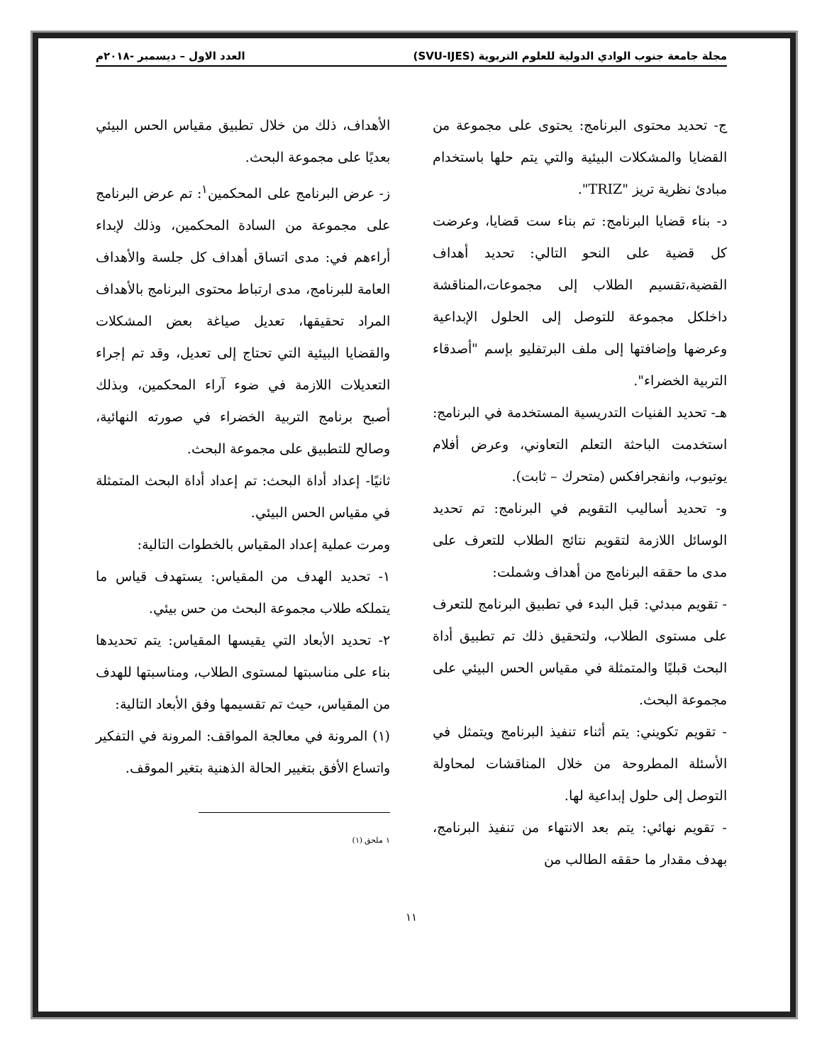مجلة جامعة جنوب الوادي الدولية للعلوم التربوية (SVU-IJES) العدد الاول – ديسمبر -٢٠١٨م
ج- تحديد محتوى البرنامج: يحتوى على مجموعة من القضايا والمشكلات البيئية والتي يتم حلها باستخدام مبادئ نظرية تريز "TRIZ".
د- بناء قضايا البرنامج: تم بناء ست قضايا، وعرضت كل قضية على النحو التالي: تحديد أهداف القضية،تقسيم الطلاب إلى مجموعات،المناقشة داخلكل مجموعة للتوصل إلى الحلول الإبداعية وعرضها وإضافتها إلى ملف البرتفليو بإسم "أصدقاء التربية الخضراء".
هـ- تحديد الفنيات التدريسية المستخدمة في البرنامج: استخدمت الباحثة التعلم التعاوني، وعرض أفلام يوتيوب، وانفجرافكس (متحرك – ثابت).
و- تحديد أساليب التقويم في البرنامج: تم تحديد الوسائل اللازمة لتقويم نتائج الطلاب للتعرف على مدى ما حققه البرنامج من أهداف وشملت:
- تقويم مبدئي: قبل البدء في تطبيق البرنامج للتعرف على مستوى الطلاب، ولتحقيق ذلك تم تطبيق أداة البحث قبليًا والمتمثلة في مقياس الحس البيئي على مجموعة البحث.
- تقويم تكويني: يتم أثناء تنفيذ البرنامج ويتمثل في الأسئلة المطروحة من خلال المناقشات لمحاولة التوصل إلى حلول إبداعية لها.
- تقويم نهائي: يتم بعد الانتهاء من تنفيذ البرنامج، بهدف مقدار ما حققه الطالب من
الأهداف، ذلك من خلال تطبيق مقياس الحس البيئي بعديًا على مجموعة البحث.
ز- عرض البرنامج على المحكمين<sup>١</sup>: تم عرض البرنامج على مجموعة من السادة المحكمين، وذلك لإبداء أراءهم في: مدى اتساق أهداف كل جلسة والأهداف العامة للبرنامج، مدى ارتباط محتوى البرنامج بالأهداف المراد تحقيقها، تعديل صياغة بعض المشكلات والقضايا البيئية التي تحتاج إلى تعديل، وقد تم إجراء التعديلات اللازمة في ضوء آراء المحكمين، وبذلك أصبح برنامج التربية الخضراء في صورته النهائية، وصالح للتطبيق على مجموعة البحث.
ثانيًا- إعداد أداة البحث: تم إعداد أداة البحث المتمثلة في مقياس الحس البيئي.
ومرت عملية إعداد المقياس بالخطوات التالية:
١- تحديد الهدف من المقياس: يستهدف قياس ما يتملكه طلاب مجموعة البحث من حس بيئي.
٢- تحديد الأبعاد التي يقيسها المقياس: يتم تحديدها بناء على مناسبتها لمستوى الطلاب، ومناسبتها للهدف من المقياس، حيث تم تقسيمها وفق الأبعاد التالية:
(١) المرونة في معالجة المواقف: المرونة في التفكير واتساع الأفق بتغيير الحالة الذهنية بتغير الموقف.
١ ملحق (١)
١١